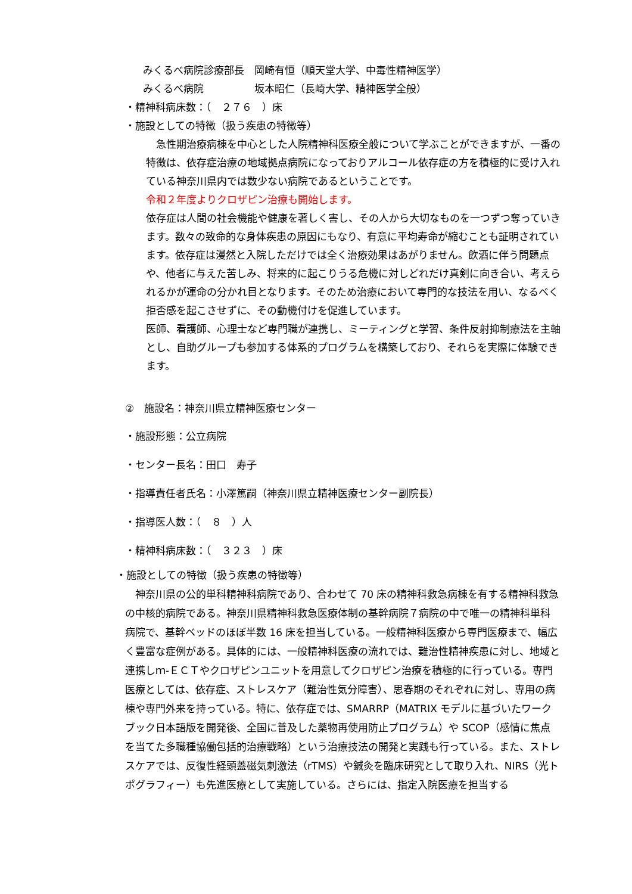みくるべ病院診療部長　岡崎有恒（順天堂大学、中毒性精神医学）
みくるべ病院　　　　　坂本昭仁（長崎大学、精神医学全般）
・精神科病床数：（　２７６　）床
・施設としての特徴（扱う疾患の特徴等）
　急性期治療病棟を中心とした人院精神科医療全般について学ぶことができますが、一番の特徴は、依存症治療の地域拠点病院になっておりアルコール依存症の方を積極的に受け入れている神奈川県内では数少ない病院であるということです。
令和２年度よりクロザピン治療も開始します。
依存症は人間の社会機能や健康を著しく害し、その人から大切なものを一つずつ奪っていきます。数々の致命的な身体疾患の原因にもなり、有意に平均寿命が縮むことも証明されています。依存症は漫然と入院しただけでは全く治療効果はあがりません。飲酒に伴う問題点や、他者に与えた苦しみ、将来的に起こりうる危機に対しどれだけ真剣に向き合い、考えられるかが運命の分かれ目となります。そのため治療において専門的な技法を用い、なるべく拒否感を起こさせずに、その動機付けを促進しています。
医師、看護師、心理士など専門職が連携し、ミーティングと学習、条件反射抑制療法を主軸とし、自助グループも参加する体系的プログラムを構築しており、それらを実際に体験できます。
②　施設名：神奈川県立精神医療センター
・施設形態：公立病院
・センター長名：田口　寿子
・指導責任者氏名：小澤篤嗣（神奈川県立精神医療センター副院長）
・指導医人数：（　８　）人
・精神科病床数：（　３２３　）床
・施設としての特徴（扱う疾患の特徴等）
　神奈川県の公的単科精神科病院であり、合わせて 70 床の精神科救急病棟を有する精神科救急の中核的病院である。神奈川県精神科救急医療体制の基幹病院７病院の中で唯一の精神科単科病院で、基幹ベッドのほぼ半数 16 床を担当している。一般精神科医療から専門医療まで、幅広く豊富な症例がある。具体的には、一般精神科医療の流れでは、難治性精神疾患に対し、地域と連携しｍ-ＥＣＴやクロザピンユニットを用意してクロザピン治療を積極的に行っている。専門医療としては、依存症、ストレスケア（難治性気分障害）、思春期のそれぞれに対し、専用の病棟や専門外来を持っている。特に、依存症では、SMARRP（MATRIX モデルに基づいたワークブック日本語版を開発後、全国に普及した薬物再使用防止プログラム）や SCOP（感情に焦点を当てた多職種協働包括的治療戦略）という治療技法の開発と実践も行っている。また、ストレスケアでは、反復性経頭蓋磁気刺激法（rTMS）や鍼灸を臨床研究として取り入れ、NIRS（光トポグラフィー）も先進医療として実施している。さらには、指定入院医療を担当する